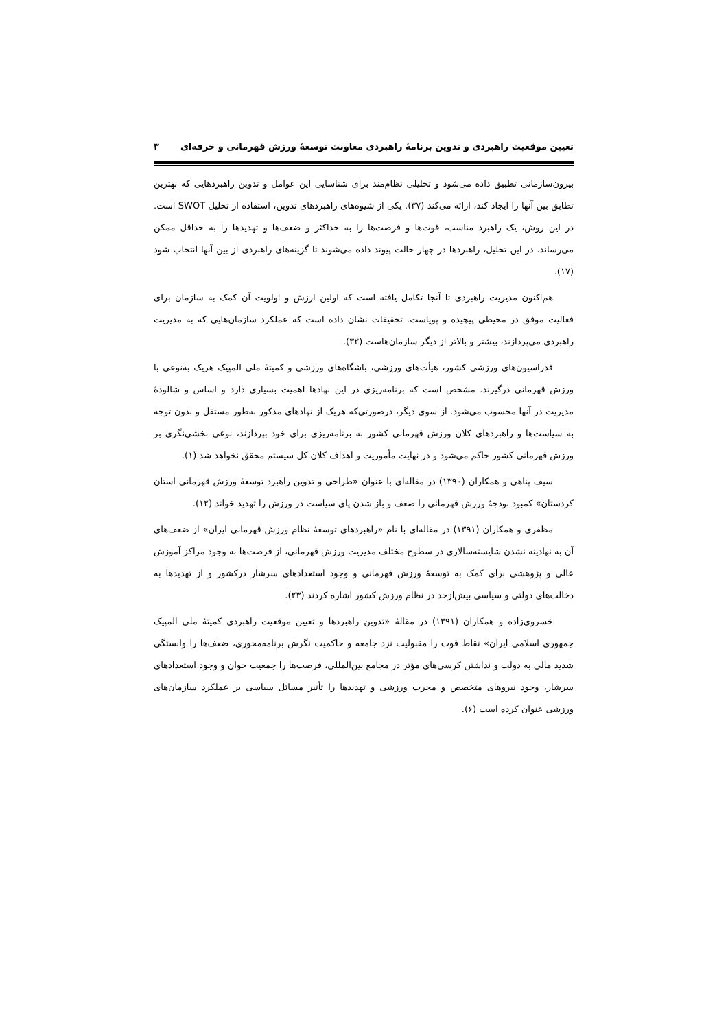تعیین موقعیت راهبردی و تدوین برنامۀ راهبردی معاونت توسعۀ ورزش قهرمانی و حرفه‌ای ۳
بیرون‌سازمانی تطبیق داده می‌شود و تحلیلی نظام‌مند برای شناسایی این عوامل و تدوین راهبردهایی که بهترین تطابق بین آنها را ایجاد کند، ارائه می‌کند (۳۷). یکی از شیوه‌های راهبردهای تدوین، استفاده از تحلیل SWOT است. در این روش، یک راهبرد مناسب، قوت‌ها و فرصت‌ها را به حداکثر و ضعف‌ها و تهدیدها را به حداقل ممکن می‌رساند. در این تحلیل، راهبردها در چهار حالت پیوند داده می‌شوند تا گزینه‌های راهبردی از بین آنها انتخاب شود (۱۷).
هم‌اکنون مدیریت راهبردی تا آنجا تکامل یافته است که اولین ارزش و اولویت آن کمک به سازمان برای فعالیت موفق در محیطی پیچیده و پویاست. تحقیقات نشان داده است که عملکرد سازمان‌هایی که به مدیریت راهبردی می‌پردازند، بیشتر و بالاتر از دیگر سازمان‌هاست (۳۲).
فدراسیون‌های ورزشی کشور، هیأت‌های ورزشی، باشگاه‌های ورزشی و کمیتۀ ملی المپیک هریک به‌نوعی با ورزش قهرمانی درگیرند. مشخص است که برنامه‌ریزی در این نهادها اهمیت بسیاری دارد و اساس و شالودۀ مدیریت در آنها محسوب می‌شود. از سوی دیگر، درصورتی‌که هریک از نهادهای مذکور به‌طور مستقل و بدون توجه به سیاست‌ها و راهبردهای کلان ورزش قهرمانی کشور به برنامه‌ریزی برای خود بپردازند، نوعی بخشی‌نگری بر ورزش قهرمانی کشور حاکم می‌شود و در نهایت مأموریت و اهداف کلان کل سیستم محقق نخواهد شد (۱).
سیف پناهی و همکاران (۱۳۹۰) در مقاله‌ای با عنوان «طراحی و تدوین راهبرد توسعۀ ورزش قهرمانی استان کردستان» کمبود بودجۀ ورزش قهرمانی را ضعف و باز شدن پای سیاست در ورزش را تهدید خواند (۱۲).
مظفری و همکاران (۱۳۹۱) در مقاله‌ای با نام «راهبردهای توسعۀ نظام ورزش قهرمانی ایران» از ضعف‌های آن به نهادینه نشدن شایسته‌سالاری در سطوح مختلف مدیریت ورزش قهرمانی، از فرصت‌ها به وجود مراکز آموزش عالی و پژوهشی برای کمک به توسعۀ ورزش قهرمانی و وجود استعدادهای سرشار درکشور و از تهدیدها به دخالت‌های دولتی و سیاسی بیش‌ازحد در نظام ورزش کشور اشاره کردند (۲۳).
خسروی‌زاده و همکاران (۱۳۹۱) در مقالۀ «تدوین راهبردها و تعیین موقعیت راهبردی کمیتۀ ملی المپیک جمهوری اسلامی ایران» نقاط قوت را مقبولیت نزد جامعه و حاکمیت نگرش برنامه‌محوری، ضعف‌ها را وابستگی شدید مالی به دولت و نداشتن کرسی‌های مؤثر در مجامع بین‌المللی، فرصت‌ها را جمعیت جوان و وجود استعدادهای سرشار، وجود نیروهای متخصص و مجرب ورزشی و تهدیدها را تأثیر مسائل سیاسی بر عملکرد سازمان‌های ورزشی عنوان کرده است (۶).